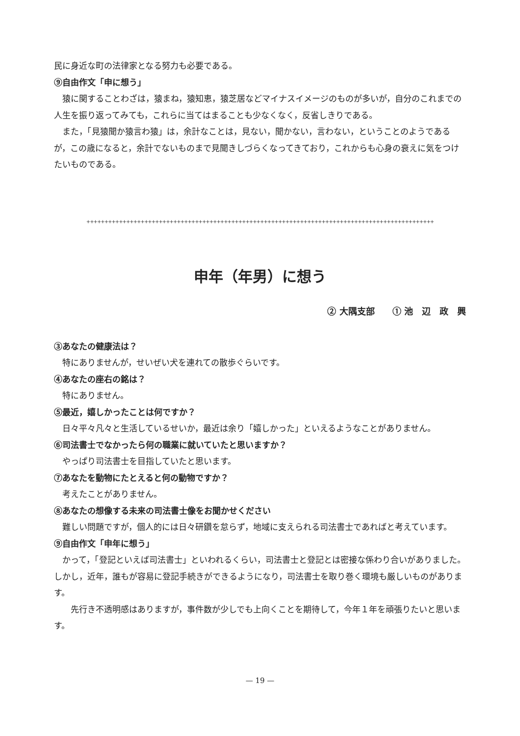民に身近な町の法律家となる努力も必要である。
⑨自由作文「申に想う」
猿に関することわざは，猿まね，猿知恵，猿芝居などマイナスイメージのものが多いが，自分のこれまでの人生を振り返ってみても，これらに当てはまることも少なくなく，反省しきりである。
また，「見猿聞か猿言わ猿」は，余計なことは，見ない，聞かない，言わない，ということのようであるが，この歳になると，余計でないものまで見聞きしづらくなってきており，これからも心身の衰えに気をつけたいものである。
++++++++++++++++++++++++++++++++++++++++++++++++++++++++++++++++++++++++++++++++++++++++++++++++
申年（年男）に想う
② 大隅支部　　① 池　辺　政　興
③あなたの健康法は？
特にありませんが，せいぜい犬を連れての散歩ぐらいです。
④あなたの座右の銘は？
特にありません。
⑤最近，嬉しかったことは何ですか？
日々平々凡々と生活しているせいか，最近は余り「嬉しかった」といえるようなことがありません。
⑥司法書士でなかったら何の職業に就いていたと思いますか？
やっぱり司法書士を目指していたと思います。
⑦あなたを動物にたとえると何の動物ですか？
考えたことがありません。
⑧あなたの想像する未来の司法書士像をお聞かせください
難しい問題ですが，個人的には日々研鑽を怠らず，地域に支えられる司法書士であればと考えています。
⑨自由作文「申年に想う」
かって，「登記といえば司法書士」といわれるくらい，司法書士と登記とは密接な係わり合いがありました。しかし，近年，誰もが容易に登記手続きができるようになり，司法書士を取り巻く環境も厳しいものがあります。
先行き不透明感はありますが，事件数が少しでも上向くことを期待して，今年１年を頑張りたいと思います。
— 19 —